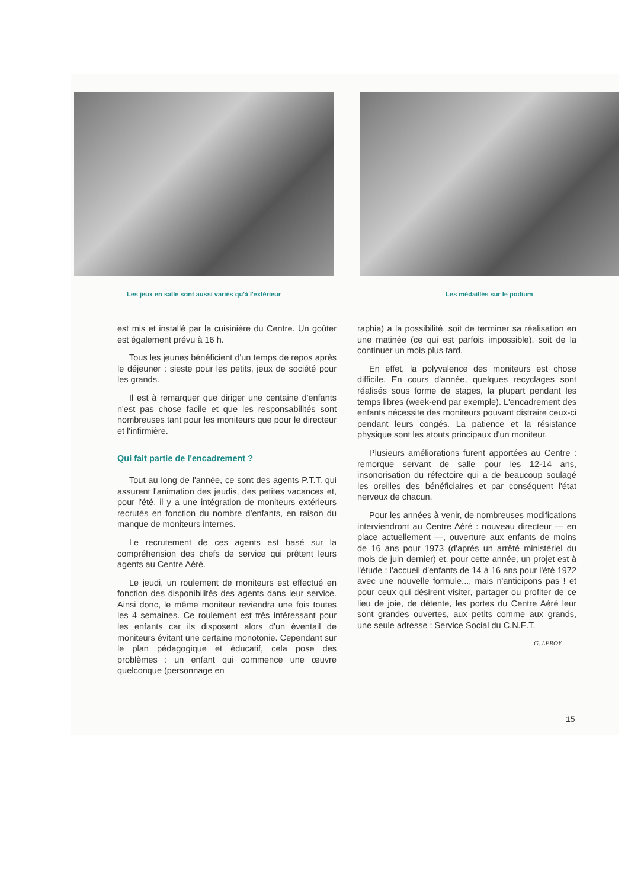Les jeux en salle sont aussi variés qu'à l'extérieur
Les médaillés sur le podium
est mis et installé par la cuisinière du Centre. Un goûter est également prévu à 16 h.
Tous les jeunes bénéficient d'un temps de repos après le déjeuner : sieste pour les petits, jeux de société pour les grands.
Il est à remarquer que diriger une centaine d'enfants n'est pas chose facile et que les responsabilités sont nombreuses tant pour les moniteurs que pour le directeur et l'infirmière.
Qui fait partie de l'encadrement ?
Tout au long de l'année, ce sont des agents P.T.T. qui assurent l'animation des jeudis, des petites vacances et, pour l'été, il y a une intégration de moniteurs extérieurs recrutés en fonction du nombre d'enfants, en raison du manque de moniteurs internes.
Le recrutement de ces agents est basé sur la compréhension des chefs de service qui prêtent leurs agents au Centre Aéré.
Le jeudi, un roulement de moniteurs est effectué en fonction des disponibilités des agents dans leur service. Ainsi donc, le même moniteur reviendra une fois toutes les 4 semaines. Ce roulement est très intéressant pour les enfants car ils disposent alors d'un éventail de moniteurs évitant une certaine monotonie. Cependant sur le plan pédagogique et éducatif, cela pose des problèmes : un enfant qui commence une œuvre quelconque (personnage en
raphia) a la possibilité, soit de terminer sa réalisation en une matinée (ce qui est parfois impossible), soit de la continuer un mois plus tard.
En effet, la polyvalence des moniteurs est chose difficile. En cours d'année, quelques recyclages sont réalisés sous forme de stages, la plupart pendant les temps libres (week-end par exemple). L'encadrement des enfants nécessite des moniteurs pouvant distraire ceux-ci pendant leurs congés. La patience et la résistance physique sont les atouts principaux d'un moniteur.
Plusieurs améliorations furent apportées au Centre : remorque servant de salle pour les 12-14 ans, insonorisation du réfectoire qui a de beaucoup soulagé les oreilles des bénéficiaires et par conséquent l'état nerveux de chacun.
Pour les années à venir, de nombreuses modifications interviendront au Centre Aéré : nouveau directeur — en place actuellement —, ouverture aux enfants de moins de 16 ans pour 1973 (d'après un arrêté ministériel du mois de juin dernier) et, pour cette année, un projet est à l'étude : l'accueil d'enfants de 14 à 16 ans pour l'été 1972 avec une nouvelle formule..., mais n'anticipons pas ! et pour ceux qui désirent visiter, partager ou profiter de ce lieu de joie, de détente, les portes du Centre Aéré leur sont grandes ouvertes, aux petits comme aux grands, une seule adresse : Service Social du C.N.E.T.
G. LEROY
15